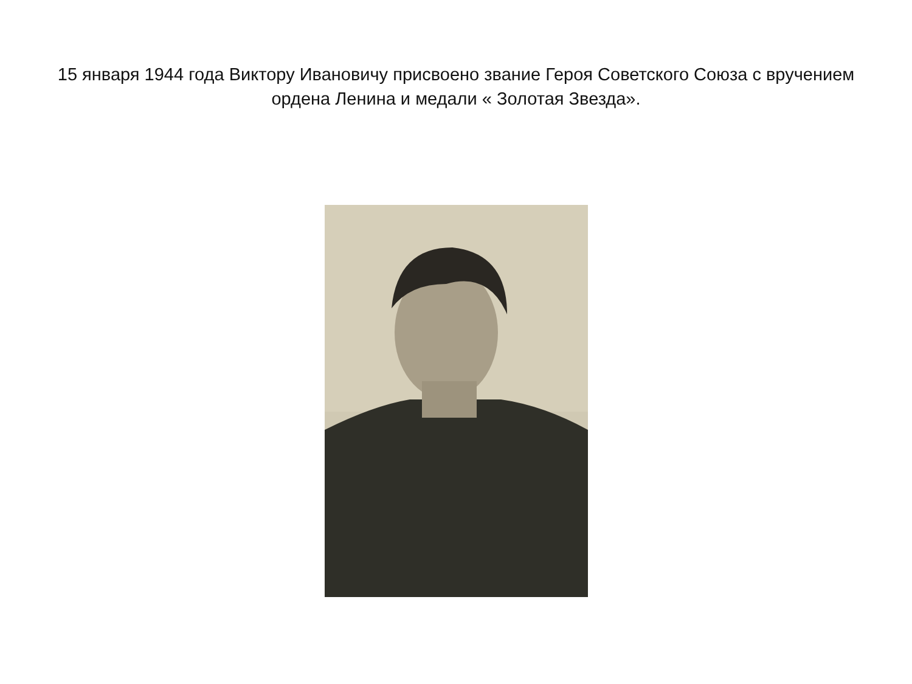15 января 1944 года Виктору Ивановичу присвоено звание Героя Советского Союза с вручением ордена Ленина и медали « Золотая Звезда».